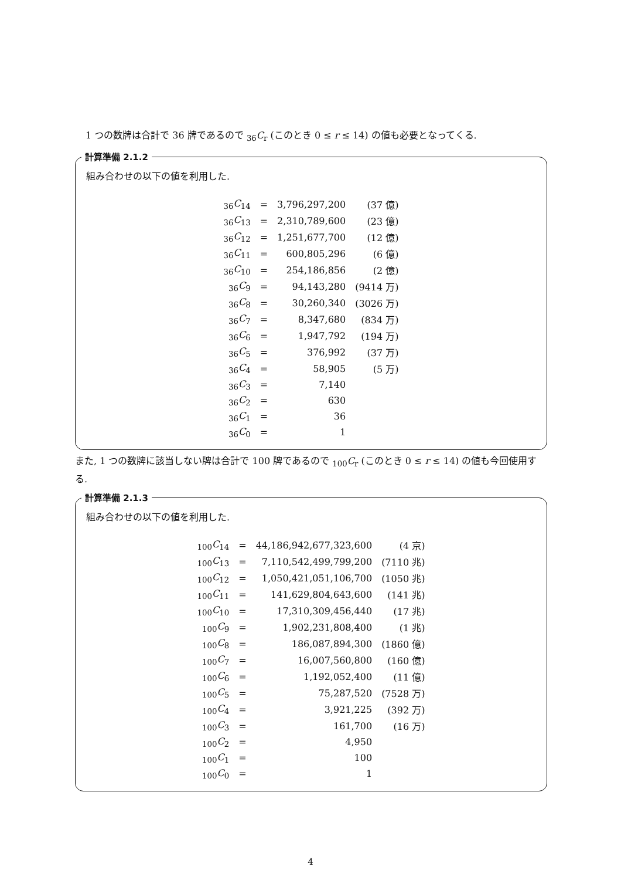1 つの数牌は合計で 36 牌であるので <sub>36</sub>C<sub>r</sub> (このとき 0 ≤ r ≤ 14) の値も必要となってくる.
計算準備 2.1.2
組み合わせの以下の値を利用した.
| <sub>36</sub> C<sub>14</sub> | = | 3,796,297,200 | (37 億) |
| <sub>36</sub> C<sub>13</sub> | = | 2,310,789,600 | (23 億) |
| <sub>36</sub> C<sub>12</sub> | = | 1,251,677,700 | (12 億) |
| <sub>36</sub> C<sub>11</sub> | = | 600,805,296 | (6 億) |
| <sub>36</sub> C<sub>10</sub> | = | 254,186,856 | (2 億) |
| <sub>36</sub> C<sub>9</sub> | = | 94,143,280 | (9414 万) |
| <sub>36</sub> C<sub>8</sub> | = | 30,260,340 | (3026 万) |
| <sub>36</sub> C<sub>7</sub> | = | 8,347,680 | (834 万) |
| <sub>36</sub> C<sub>6</sub> | = | 1,947,792 | (194 万) |
| <sub>36</sub> C<sub>5</sub> | = | 376,992 | (37 万) |
| <sub>36</sub> C<sub>4</sub> | = | 58,905 | (5 万) |
| <sub>36</sub> C<sub>3</sub> | = | 7,140 | |
| <sub>36</sub> C<sub>2</sub> | = | 630 | |
| <sub>36</sub> C<sub>1</sub> | = | 36 | |
| <sub>36</sub> C<sub>0</sub> | = | 1 | |
また, 1 つの数牌に該当しない牌は合計で 100 牌であるので <sub>100</sub>C<sub>r</sub> (このとき 0 ≤ r ≤ 14) の値も今回使用する.
計算準備 2.1.3
組み合わせの以下の値を利用した.
| <sub>100</sub> C<sub>14</sub> | = | 44,186,942,677,323,600 | (4 京) |
| <sub>100</sub> C<sub>13</sub> | = | 7,110,542,499,799,200 | (7110 兆) |
| <sub>100</sub> C<sub>12</sub> | = | 1,050,421,051,106,700 | (1050 兆) |
| <sub>100</sub> C<sub>11</sub> | = | 141,629,804,643,600 | (141 兆) |
| <sub>100</sub> C<sub>10</sub> | = | 17,310,309,456,440 | (17 兆) |
| <sub>100</sub> C<sub>9</sub> | = | 1,902,231,808,400 | (1 兆) |
| <sub>100</sub> C<sub>8</sub> | = | 186,087,894,300 | (1860 億) |
| <sub>100</sub> C<sub>7</sub> | = | 16,007,560,800 | (160 億) |
| <sub>100</sub> C<sub>6</sub> | = | 1,192,052,400 | (11 億) |
| <sub>100</sub> C<sub>5</sub> | = | 75,287,520 | (7528 万) |
| <sub>100</sub> C<sub>4</sub> | = | 3,921,225 | (392 万) |
| <sub>100</sub> C<sub>3</sub> | = | 161,700 | (16 万) |
| <sub>100</sub> C<sub>2</sub> | = | 4,950 | |
| <sub>100</sub> C<sub>1</sub> | = | 100 | |
| <sub>100</sub> C<sub>0</sub> | = | 1 | |
4